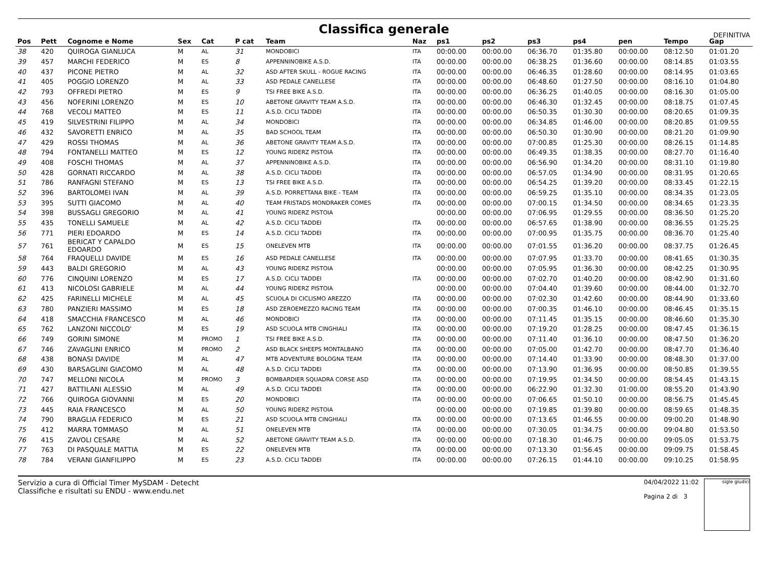Classifica generale
DEFINITIVA
| Pos | Pett | Cognome e Nome | Sex | Cat | P cat | Team | Naz | ps1 | ps2 | ps3 | ps4 | pen | Tempo | Gap |
| --- | --- | --- | --- | --- | --- | --- | --- | --- | --- | --- | --- | --- | --- | --- |
| 38 | 420 | QUIROGA GIANLUCA | M | AL | 31 | MONDOBICI | ITA | 00:00.00 | 00:00.00 | 06:36.70 | 01:35.80 | 00:00.00 | 08:12.50 | 01:01.20 |
| 39 | 457 | MARCHI FEDERICO | M | ES | 8 | APPENNINOBIKE A.S.D. | ITA | 00:00.00 | 00:00.00 | 06:38.25 | 01:36.60 | 00:00.00 | 08:14.85 | 01:03.55 |
| 40 | 437 | PICONE PIETRO | M | AL | 32 | ASD AFTER SKULL - ROGUE RACING | ITA | 00:00.00 | 00:00.00 | 06:46.35 | 01:28.60 | 00:00.00 | 08:14.95 | 01:03.65 |
| 41 | 405 | POGGIO LORENZO | M | AL | 33 | ASD PEDALE CANELLESE | ITA | 00:00.00 | 00:00.00 | 06:48.60 | 01:27.50 | 00:00.00 | 08:16.10 | 01:04.80 |
| 42 | 793 | OFFREDI PIETRO | M | ES | 9 | TSI FREE BIKE A.S.D. | ITA | 00:00.00 | 00:00.00 | 06:36.25 | 01:40.05 | 00:00.00 | 08:16.30 | 01:05.00 |
| 43 | 456 | NOFERINI LORENZO | M | ES | 10 | ABETONE GRAVITY TEAM A.S.D. | ITA | 00:00.00 | 00:00.00 | 06:46.30 | 01:32.45 | 00:00.00 | 08:18.75 | 01:07.45 |
| 44 | 768 | VECOLI MATTEO | M | ES | 11 | A.S.D. CICLI TADDEI | ITA | 00:00.00 | 00:00.00 | 06:50.35 | 01:30.30 | 00:00.00 | 08:20.65 | 01:09.35 |
| 45 | 419 | SILVESTRINI FILIPPO | M | AL | 34 | MONDOBICI | ITA | 00:00.00 | 00:00.00 | 06:34.85 | 01:46.00 | 00:00.00 | 08:20.85 | 01:09.55 |
| 46 | 432 | SAVORETTI ENRICO | M | AL | 35 | BAD SCHOOL TEAM | ITA | 00:00.00 | 00:00.00 | 06:50.30 | 01:30.90 | 00:00.00 | 08:21.20 | 01:09.90 |
| 47 | 429 | ROSSI THOMAS | M | AL | 36 | ABETONE GRAVITY TEAM A.S.D. | ITA | 00:00.00 | 00:00.00 | 07:00.85 | 01:25.30 | 00:00.00 | 08:26.15 | 01:14.85 |
| 48 | 794 | FONTANELLI MATTEO | M | ES | 12 | YOUNG RIDERZ PISTOIA | ITA | 00:00.00 | 00:00.00 | 06:49.35 | 01:38.35 | 00:00.00 | 08:27.70 | 01:16.40 |
| 49 | 408 | FOSCHI THOMAS | M | AL | 37 | APPENNINOBIKE A.S.D. | ITA | 00:00.00 | 00:00.00 | 06:56.90 | 01:34.20 | 00:00.00 | 08:31.10 | 01:19.80 |
| 50 | 428 | GORNATI RICCARDO | M | AL | 38 | A.S.D. CICLI TADDEI | ITA | 00:00.00 | 00:00.00 | 06:57.05 | 01:34.90 | 00:00.00 | 08:31.95 | 01:20.65 |
| 51 | 786 | RANFAGNI STEFANO | M | ES | 13 | TSI FREE BIKE A.S.D. | ITA | 00:00.00 | 00:00.00 | 06:54.25 | 01:39.20 | 00:00.00 | 08:33.45 | 01:22.15 |
| 52 | 396 | BARTOLOMEI IVAN | M | AL | 39 | A.S.D. PORRETTANA BIKE - TEAM | ITA | 00:00.00 | 00:00.00 | 06:59.25 | 01:35.10 | 00:00.00 | 08:34.35 | 01:23.05 |
| 53 | 395 | SUTTI GIACOMO | M | AL | 40 | TEAM FRISTADS MONDRAKER COMES | ITA | 00:00.00 | 00:00.00 | 07:00.15 | 01:34.50 | 00:00.00 | 08:34.65 | 01:23.35 |
| 54 | 398 | BUSSAGLI GREGORIO | M | AL | 41 | YOUNG RIDERZ PISTOIA | | 00:00.00 | 00:00.00 | 07:06.95 | 01:29.55 | 00:00.00 | 08:36.50 | 01:25.20 |
| 55 | 435 | TONELLI SAMUELE | M | AL | 42 | A.S.D. CICLI TADDEI | ITA | 00:00.00 | 00:00.00 | 06:57.65 | 01:38.90 | 00:00.00 | 08:36.55 | 01:25.25 |
| 56 | 771 | PIERI EDOARDO | M | ES | 14 | A.S.D. CICLI TADDEI | ITA | 00:00.00 | 00:00.00 | 07:00.95 | 01:35.75 | 00:00.00 | 08:36.70 | 01:25.40 |
| 57 | 761 | BERICAT Y CAPALDO EDOARDO | M | ES | 15 | ONELEVEN MTB | ITA | 00:00.00 | 00:00.00 | 07:01.55 | 01:36.20 | 00:00.00 | 08:37.75 | 01:26.45 |
| 58 | 764 | FRAQUELLI DAVIDE | M | ES | 16 | ASD PEDALE CANELLESE | ITA | 00:00.00 | 00:00.00 | 07:07.95 | 01:33.70 | 00:00.00 | 08:41.65 | 01:30.35 |
| 59 | 443 | BALDI GREGORIO | M | AL | 43 | YOUNG RIDERZ PISTOIA | | 00:00.00 | 00:00.00 | 07:05.95 | 01:36.30 | 00:00.00 | 08:42.25 | 01:30.95 |
| 60 | 776 | CINQUINI LORENZO | M | ES | 17 | A.S.D. CICLI TADDEI | ITA | 00:00.00 | 00:00.00 | 07:02.70 | 01:40.20 | 00:00.00 | 08:42.90 | 01:31.60 |
| 61 | 413 | NICOLOSI GABRIELE | M | AL | 44 | YOUNG RIDERZ PISTOIA | | 00:00.00 | 00:00.00 | 07:04.40 | 01:39.60 | 00:00.00 | 08:44.00 | 01:32.70 |
| 62 | 425 | FARINELLI MICHELE | M | AL | 45 | SCUOLA DI CICLISMO AREZZO | ITA | 00:00.00 | 00:00.00 | 07:02.30 | 01:42.60 | 00:00.00 | 08:44.90 | 01:33.60 |
| 63 | 780 | PANZIERI MASSIMO | M | ES | 18 | ASD ZEROEMEZZO RACING TEAM | ITA | 00:00.00 | 00:00.00 | 07:00.35 | 01:46.10 | 00:00.00 | 08:46.45 | 01:35.15 |
| 64 | 418 | SMACCHIA FRANCESCO | M | AL | 46 | MONDOBICI | ITA | 00:00.00 | 00:00.00 | 07:11.45 | 01:35.15 | 00:00.00 | 08:46.60 | 01:35.30 |
| 65 | 762 | LANZONI NICCOLO' | M | ES | 19 | ASD SCUOLA MTB CINGHIALI | ITA | 00:00.00 | 00:00.00 | 07:19.20 | 01:28.25 | 00:00.00 | 08:47.45 | 01:36.15 |
| 66 | 749 | GORINI SIMONE | M | PROMO | 1 | TSI FREE BIKE A.S.D. | ITA | 00:00.00 | 00:00.00 | 07:11.40 | 01:36.10 | 00:00.00 | 08:47.50 | 01:36.20 |
| 67 | 746 | ZAVAGLINI ENRICO | M | PROMO | 2 | ASD BLACK SHEEPS MONTALBANO | ITA | 00:00.00 | 00:00.00 | 07:05.00 | 01:42.70 | 00:00.00 | 08:47.70 | 01:36.40 |
| 68 | 438 | BONASI DAVIDE | M | AL | 47 | MTB ADVENTURE BOLOGNA TEAM | ITA | 00:00.00 | 00:00.00 | 07:14.40 | 01:33.90 | 00:00.00 | 08:48.30 | 01:37.00 |
| 69 | 430 | BARSAGLINI GIACOMO | M | AL | 48 | A.S.D. CICLI TADDEI | ITA | 00:00.00 | 00:00.00 | 07:13.90 | 01:36.95 | 00:00.00 | 08:50.85 | 01:39.55 |
| 70 | 747 | MELLONI NICOLA | M | PROMO | 3 | BOMBARDIER SQUADRA CORSE ASD | ITA | 00:00.00 | 00:00.00 | 07:19.95 | 01:34.50 | 00:00.00 | 08:54.45 | 01:43.15 |
| 71 | 427 | BATTILANI ALESSIO | M | AL | 49 | A.S.D. CICLI TADDEI | ITA | 00:00.00 | 00:00.00 | 06:22.90 | 01:32.30 | 01:00.00 | 08:55.20 | 01:43.90 |
| 72 | 766 | QUIROGA GIOVANNI | M | ES | 20 | MONDOBICI | ITA | 00:00.00 | 00:00.00 | 07:06.65 | 01:50.10 | 00:00.00 | 08:56.75 | 01:45.45 |
| 73 | 445 | RAIA FRANCESCO | M | AL | 50 | YOUNG RIDERZ PISTOIA | | 00:00.00 | 00:00.00 | 07:19.85 | 01:39.80 | 00:00.00 | 08:59.65 | 01:48.35 |
| 74 | 790 | BRAGLIA FEDERICO | M | ES | 21 | ASD SCUOLA MTB CINGHIALI | ITA | 00:00.00 | 00:00.00 | 07:13.65 | 01:46.55 | 00:00.00 | 09:00.20 | 01:48.90 |
| 75 | 412 | MARRA TOMMASO | M | AL | 51 | ONELEVEN MTB | ITA | 00:00.00 | 00:00.00 | 07:30.05 | 01:34.75 | 00:00.00 | 09:04.80 | 01:53.50 |
| 76 | 415 | ZAVOLI CESARE | M | AL | 52 | ABETONE GRAVITY TEAM A.S.D. | ITA | 00:00.00 | 00:00.00 | 07:18.30 | 01:46.75 | 00:00.00 | 09:05.05 | 01:53.75 |
| 77 | 763 | DI PASQUALE MATTIA | M | ES | 22 | ONELEVEN MTB | ITA | 00:00.00 | 00:00.00 | 07:13.30 | 01:56.45 | 00:00.00 | 09:09.75 | 01:58.45 |
| 78 | 784 | VERANI GIANFILIPPO | M | ES | 23 | A.S.D. CICLI TADDEI | ITA | 00:00.00 | 00:00.00 | 07:26.15 | 01:44.10 | 00:00.00 | 09:10.25 | 01:58.95 |
Servizio a cura di Official Timer MySDAM - Detecht
Classifiche e risultati su ENDU - www.endu.net
04/04/2022 11:02
Pagina 2 di 3
sigle giudici